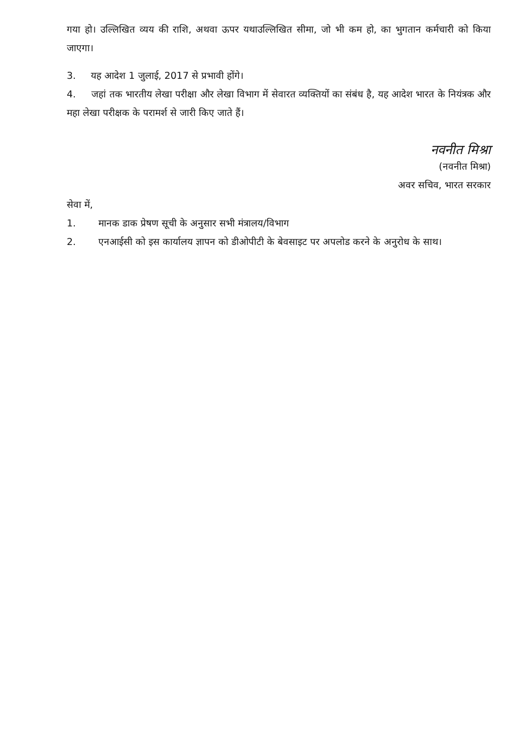गया हो। उल्लिखित व्यय की राशि, अथवा ऊपर यथाउल्लिखित सीमा, जो भी कम हो, का भुगतान कर्मचारी को किया जाएगा।
3. यह आदेश 1 जुलाई, 2017 से प्रभावी होंगे।
4. जहां तक भारतीय लेखा परीक्षा और लेखा विभाग में सेवारत व्यक्तियों का संबंध है, यह आदेश भारत के नियंत्रक और महा लेखा परीक्षक के परामर्श से जारी किए जाते हैं।
नवनीत मिश्रा
(नवनीत मिश्रा)
अवर सचिव, भारत सरकार
सेवा में,
1. मानक डाक प्रेषण सूची के अनुसार सभी मंत्रालय/विभाग
2. एनआईसी को इस कार्यालय ज्ञापन को डीओपीटी के बेवसाइट पर अपलोड करने के अनुरोध के साथ।